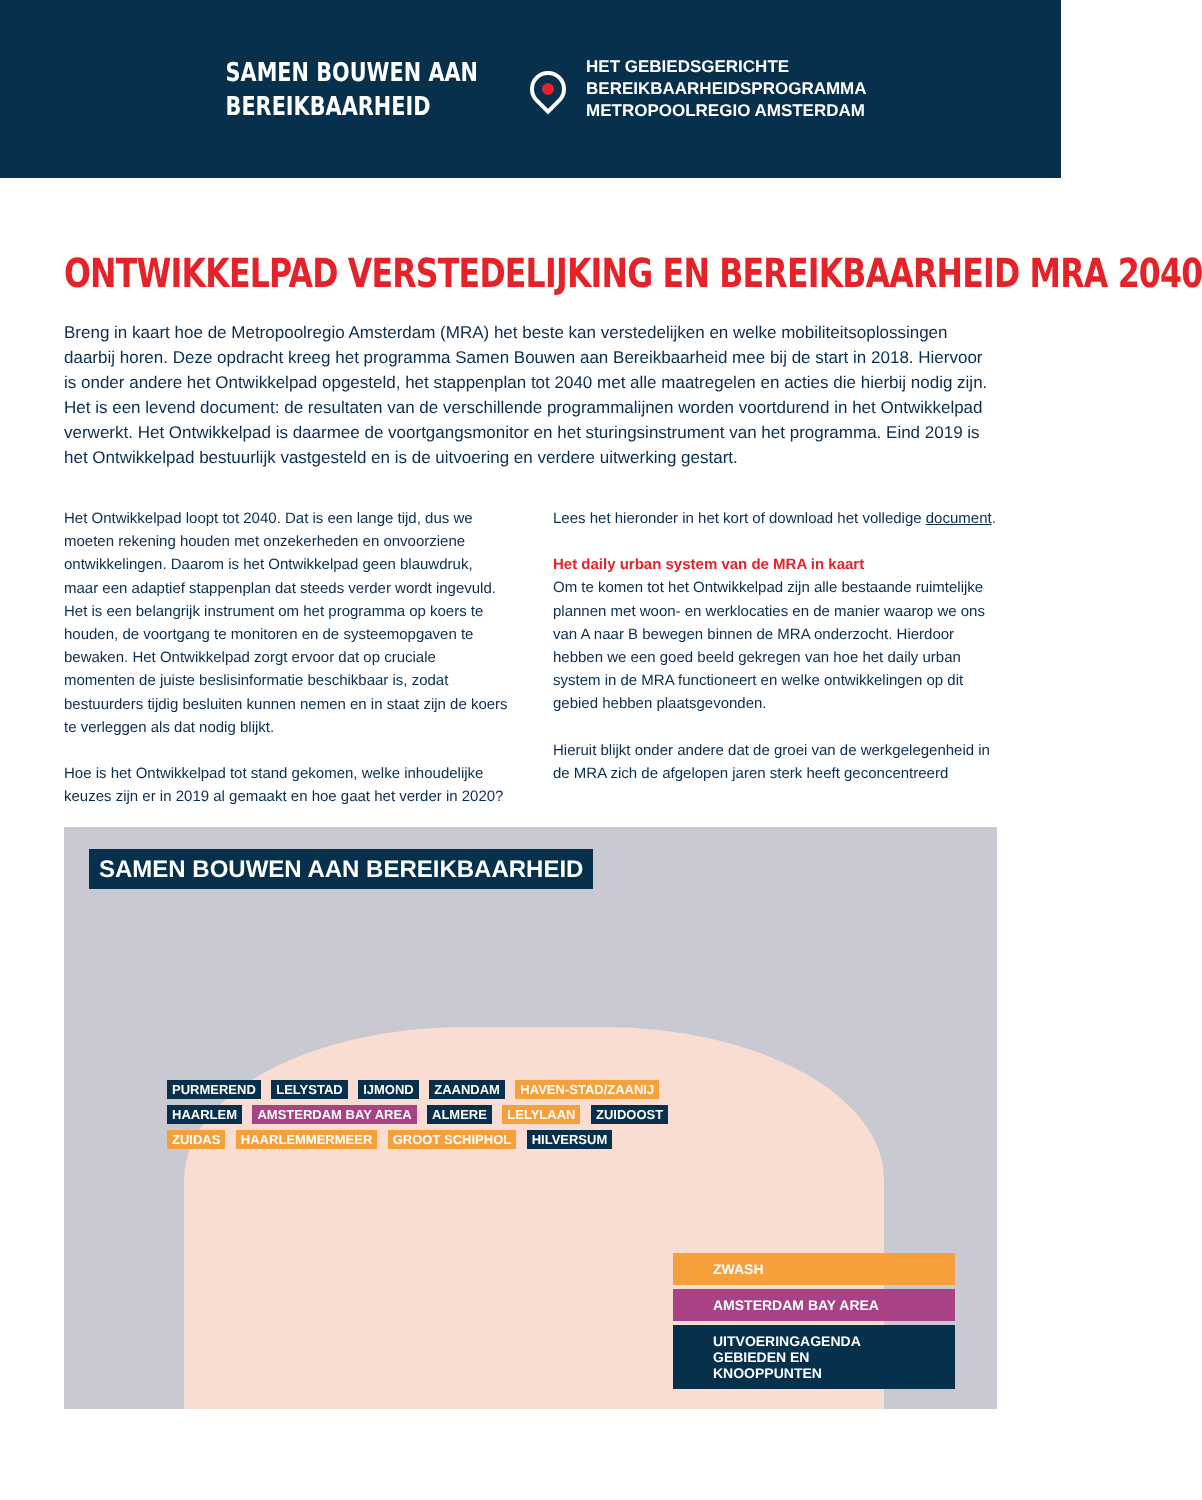SAMEN BOUWEN AAN
BEREIKBAARHEID
HET GEBIEDSGERICHTE
BEREIKBAARHEIDSPROGRAMMA
METROPOOLREGIO AMSTERDAM
ONTWIKKELPAD VERSTEDELIJKING EN BEREIKBAARHEID MRA 2040
Breng in kaart hoe de Metropoolregio Amsterdam (MRA) het beste kan verstedelijken en welke mobiliteitsoplossingen daarbij horen. Deze opdracht kreeg het programma Samen Bouwen aan Bereikbaarheid mee bij de start in 2018. Hiervoor is onder andere het Ontwikkelpad opgesteld, het stappenplan tot 2040 met alle maatregelen en acties die hierbij nodig zijn. Het is een levend document: de resultaten van de verschillende programmalijnen worden voortdurend in het Ontwikkelpad verwerkt. Het Ontwikkelpad is daarmee de voortgangsmonitor en het sturingsinstrument van het programma. Eind 2019 is het Ontwikkelpad bestuurlijk vastgesteld en is de uitvoering en verdere uitwerking gestart.
Het Ontwikkelpad loopt tot 2040. Dat is een lange tijd, dus we moeten rekening houden met onzekerheden en onvoorziene ontwikkelingen. Daarom is het Ontwikkelpad geen blauwdruk, maar een adaptief stappenplan dat steeds verder wordt inge­vuld. Het is een belangrijk instrument om het programma op koers te houden, de voortgang te monitoren en de systeem­opgaven te bewaken. Het Ontwikkelpad zorgt ervoor dat op cruciale momenten de juiste beslisinformatie beschikbaar is, zodat bestuurders tijdig besluiten kunnen nemen en in staat zijn de koers te verleggen als dat nodig blijkt.
Hoe is het Ontwikkelpad tot stand gekomen, welke inhoudelijke keuzes zijn er in 2019 al gemaakt en hoe gaat het verder in 2020? Lees het hieronder in het kort of download het volledige document.
Het daily urban system van de MRA in kaart
Om te komen tot het Ontwikkelpad zijn alle bestaande ruimtelijke plannen met woon- en werklocaties en de manier waarop we ons van A naar B bewegen binnen de MRA onderzocht. Hierdoor hebben we een goed beeld gekregen van hoe het daily urban system in de MRA functioneert en welke ontwikkelingen op dit gebied hebben plaatsgevonden.
Hieruit blijkt onder andere dat de groei van de werkgelegenheid in de MRA zich de afgelopen jaren sterk heeft geconcentreerd
SAMEN BOUWEN AAN BEREIKBAARHEID
PURMEREND LELYSTAD IJMOND ZAANDAM HAVEN-STAD/ZAANIJ HAARLEM AMSTERDAM BAY AREA ALMERE LELYLAAN ZUIDOOST ZUIDAS HAARLEMMERMEER GROOT SCHIPHOL HILVERSUM
ZWASH
AMSTERDAM BAY AREA
UITVOERINGAGENDA
GEBIEDEN EN KNOOPPUNTEN